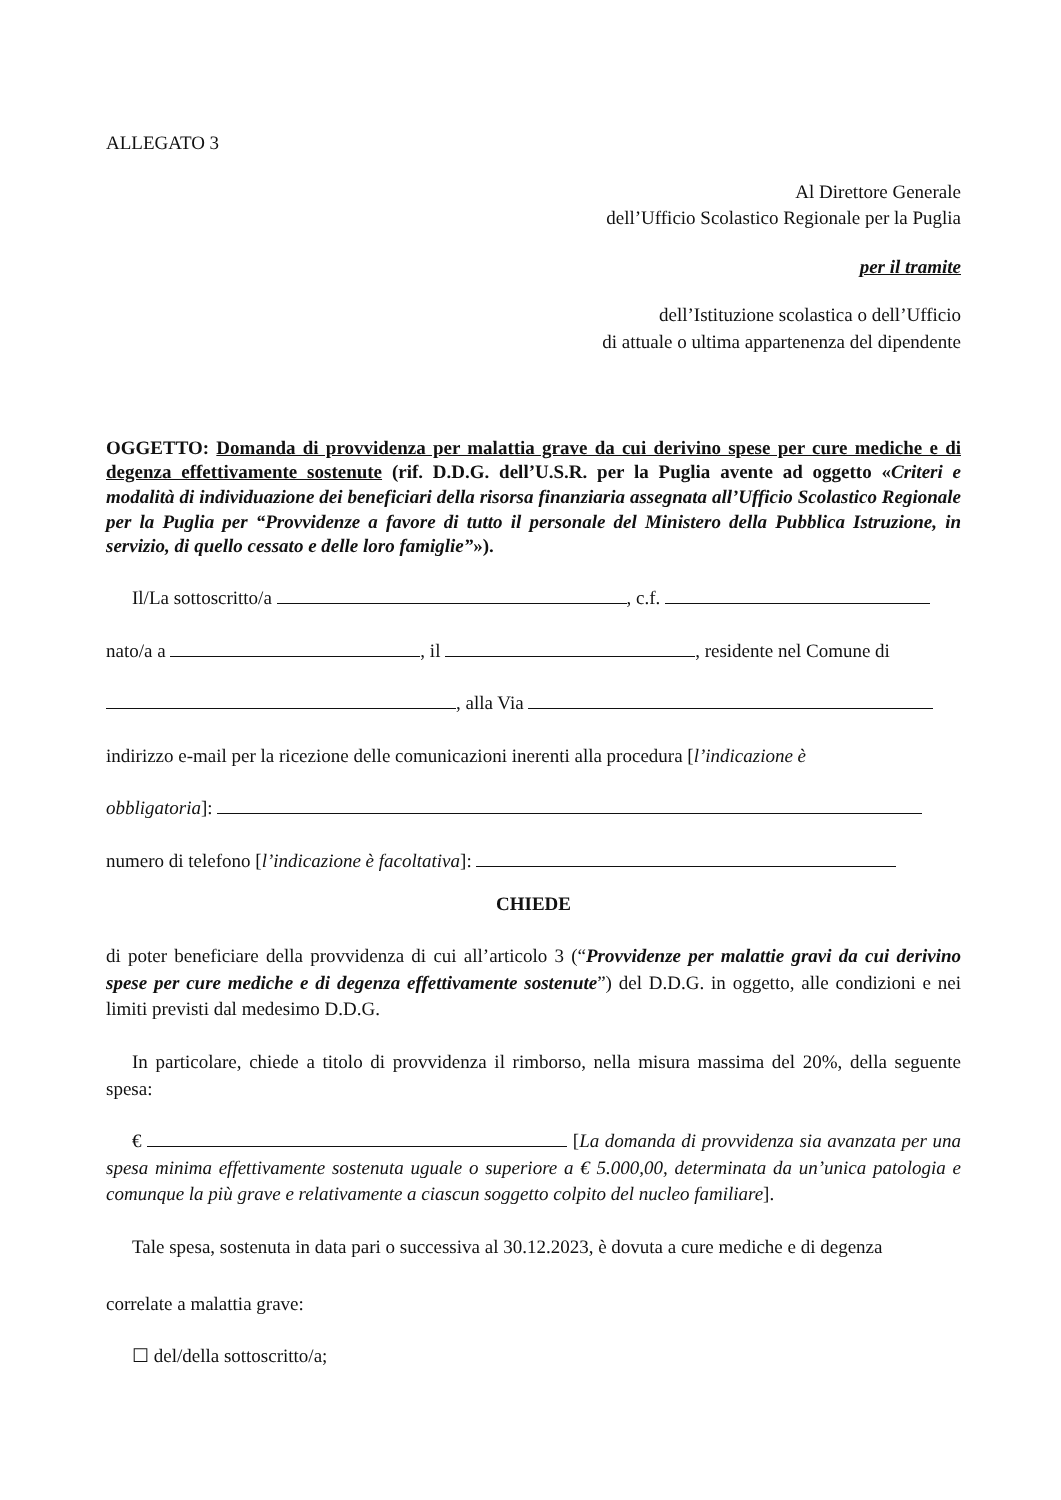ALLEGATO 3
Al Direttore Generale
dell’Ufficio Scolastico Regionale per la Puglia
per il tramite
dell’Istituzione scolastica o dell’Ufficio
di attuale o ultima appartenenza del dipendente
OGGETTO: Domanda di provvidenza per malattia grave da cui derivino spese per cure mediche e di degenza effettivamente sostenute (rif. D.D.G. dell’U.S.R. per la Puglia avente ad oggetto «Criteri e modalità di individuazione dei beneficiari della risorsa finanziaria assegnata all’Ufficio Scolastico Regionale per la Puglia per “Provvidenze a favore di tutto il personale del Ministero della Pubblica Istruzione, in servizio, di quello cessato e delle loro famiglie”»).
Il/La sottoscritto/a , c.f.
nato/a a , il , residente nel Comune di
, alla Via
indirizzo e-mail per la ricezione delle comunicazioni inerenti alla procedura [l’indicazione è
obbligatoria]:
numero di telefono [l’indicazione è facoltativa]:
CHIEDE
di poter beneficiare della provvidenza di cui all’articolo 3 (“Provvidenze per malattie gravi da cui derivino spese per cure mediche e di degenza effettivamente sostenute”) del D.D.G. in oggetto, alle condizioni e nei limiti previsti dal medesimo D.D.G.
In particolare, chiede a titolo di provvidenza il rimborso, nella misura massima del 20%, della seguente spesa:
€ [La domanda di provvidenza sia avanzata per una spesa minima effettivamente sostenuta uguale o superiore a € 5.000,00, determinata da un’unica patologia e comunque la più grave e relativamente a ciascun soggetto colpito del nucleo familiare].
Tale spesa, sostenuta in data pari o successiva al 30.12.2023, è dovuta a cure mediche e di degenza
correlate a malattia grave:
☐ del/della sottoscritto/a;